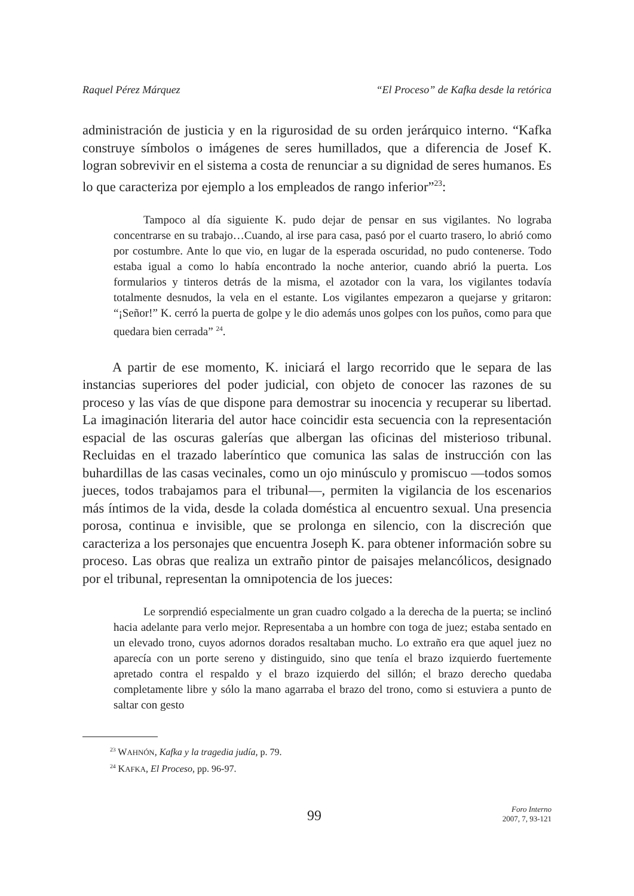Raquel Pérez Márquez “El Proceso” de Kafka desde la retórica
administración de justicia y en la rigurosidad de su orden jerárquico interno. “Kafka construye símbolos o imágenes de seres humillados, que a diferencia de Josef K. logran sobrevivir en el sistema a costa de renunciar a su dignidad de seres humanos. Es lo que caracteriza por ejemplo a los empleados de rango inferior”<sup>23</sup>:
Tampoco al día siguiente K. pudo dejar de pensar en sus vigilantes. No lograba concentrarse en su trabajo…Cuando, al irse para casa, pasó por el cuarto trasero, lo abrió como por costumbre. Ante lo que vio, en lugar de la esperada oscuridad, no pudo contenerse. Todo estaba igual a como lo había encontrado la noche anterior, cuando abrió la puerta. Los formularios y tinteros detrás de la misma, el azotador con la vara, los vigilantes todavía totalmente desnudos, la vela en el estante. Los vigilantes empezaron a quejarse y gritaron: “¡Señor!” K. cerró la puerta de golpe y le dio además unos golpes con los puños, como para que quedara bien cerrada” <sup>24</sup>.
A partir de ese momento, K. iniciará el largo recorrido que le separa de las instancias superiores del poder judicial, con objeto de conocer las razones de su proceso y las vías de que dispone para demostrar su inocencia y recuperar su libertad. La imaginación literaria del autor hace coincidir esta secuencia con la representación espacial de las oscuras galerías que albergan las oficinas del misterioso tribunal. Recluidas en el trazado laberíntico que comunica las salas de instrucción con las buhardillas de las casas vecinales, como un ojo minúsculo y promiscuo —todos somos jueces, todos trabajamos para el tribunal—, permiten la vigilancia de los escenarios más íntimos de la vida, desde la colada doméstica al encuentro sexual. Una presencia porosa, continua e invisible, que se prolonga en silencio, con la discreción que caracteriza a los personajes que encuentra Joseph K. para obtener información sobre su proceso. Las obras que realiza un extraño pintor de paisajes melancólicos, designado por el tribunal, representan la omnipotencia de los jueces:
Le sorprendió especialmente un gran cuadro colgado a la derecha de la puerta; se inclinó hacia adelante para verlo mejor. Representaba a un hombre con toga de juez; estaba sentado en un elevado trono, cuyos adornos dorados resaltaban mucho. Lo extraño era que aquel juez no aparecía con un porte sereno y distinguido, sino que tenía el brazo izquierdo fuertemente apretado contra el respaldo y el brazo izquierdo del sillón; el brazo derecho quedaba completamente libre y sólo la mano agarraba el brazo del trono, como si estuviera a punto de saltar con gesto
<sup>23</sup> WAHNÓN, Kafka y la tragedia judía, p. 79.
<sup>24</sup> KAFKA, El Proceso, pp. 96-97.
99
Foro Interno
2007, 7, 93-121